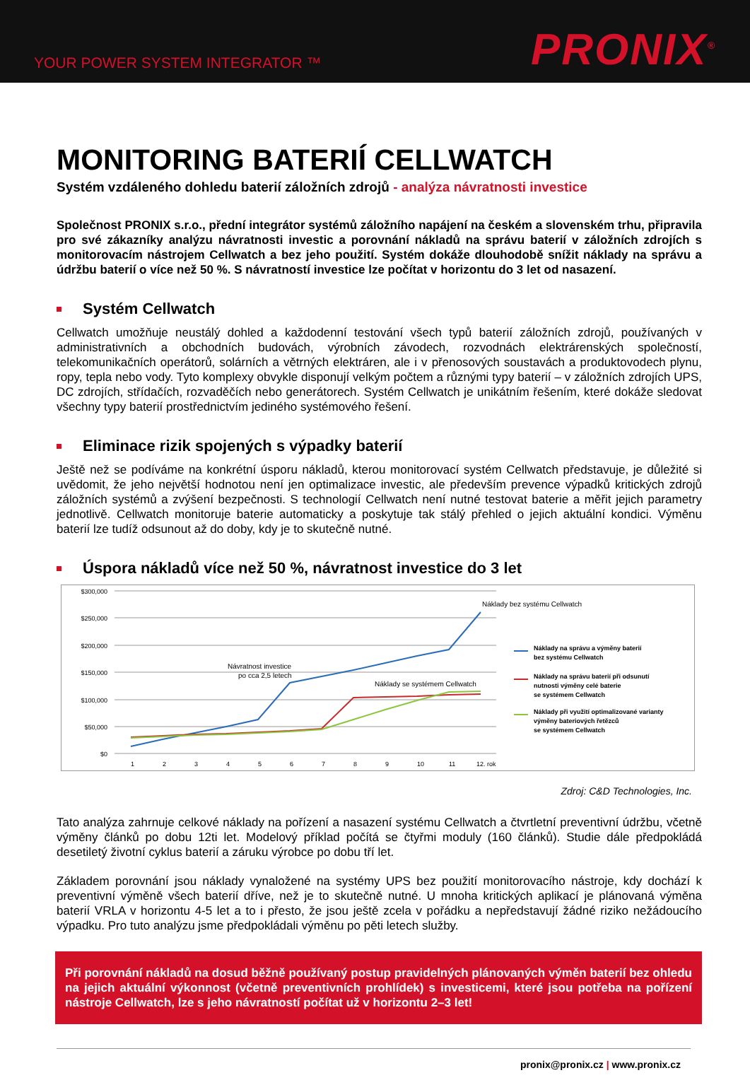YOUR POWER SYSTEM INTEGRATOR ™
PRONIX<sup>®</sup>
MONITORING BATERIÍ CELLWATCH
Systém vzdáleného dohledu baterií záložních zdrojů - analýza návratnosti investice
Společnost PRONIX s.r.o., přední integrátor systémů záložního napájení na českém a slovenském trhu, připravila pro své zákazníky analýzu návratnosti investic a porovnání nákladů na správu baterií v záložních zdrojích s monitorovacím nástrojem Cellwatch a bez jeho použití. Systém dokáže dlouhodobě snížit náklady na správu a údržbu baterií o více než 50 %. S návratností investice lze počítat v horizontu do 3 let od nasazení.
Systém Cellwatch
Cellwatch umožňuje neustálý dohled a každodenní testování všech typů baterií záložních zdrojů, používaných v administrativních a obchodních budovách, výrobních závodech, rozvodnách elektrárenských společností, telekomunikačních operátorů, solárních a větrných elektráren, ale i v přenosových soustavách a produktovodech plynu, ropy, tepla nebo vody. Tyto komplexy obvykle disponují velkým počtem a různými typy baterií – v záložních zdrojích UPS, DC zdrojích, střídačích, rozvaděčích nebo generátorech. Systém Cellwatch je unikátním řešením, které dokáže sledovat všechny typy baterií prostřednictvím jediného systémového řešení.
Eliminace rizik spojených s výpadky baterií
Ještě než se podíváme na konkrétní úsporu nákladů, kterou monitorovací systém Cellwatch představuje, je důležité si uvědomit, že jeho největší hodnotou není jen optimalizace investic, ale především prevence výpadků kritických zdrojů záložních systémů a zvýšení bezpečnosti. S technologií Cellwatch není nutné testovat baterie a měřit jejich parametry jednotlivě. Cellwatch monitoruje baterie automaticky a poskytuje tak stálý přehled o jejich aktuální kondici. Výměnu baterií lze tudíž odsunout až do doby, kdy je to skutečně nutné.
Úspora nákladů více než 50 %, návratnost investice do 3 let
$300,000
$250,000
$200,000
$150,000
$100,000
$50,000
$0
1
2
3
4
5
6
7
8
9
10
11
12. rok
Náklady bez systému Cellwatch
Návratnost investice
po cca 2,5 letech
Náklady se systémem Cellwatch
Náklady na správu a výměny baterií
bez systému Cellwatch
Náklady na správu baterií při odsunutí
nutnosti výměny celé baterie
se systémem Cellwatch
Náklady při využití optimalizované varianty
výměny bateriových řetězců
se systémem Cellwatch
Zdroj: C&D Technologies, Inc.
Tato analýza zahrnuje celkové náklady na pořízení a nasazení systému Cellwatch a čtvrtletní preventivní údržbu, včetně výměny článků po dobu 12ti let. Modelový příklad počítá se čtyřmi moduly (160 článků). Studie dále předpokládá desetiletý životní cyklus baterií a záruku výrobce po dobu tří let.
Základem porovnání jsou náklady vynaložené na systémy UPS bez použití monitorovacího nástroje, kdy dochází k preventivní výměně všech baterií dříve, než je to skutečně nutné. U mnoha kritických aplikací je plánovaná výměna baterií VRLA v horizontu 4-5 let a to i přesto, že jsou ještě zcela v pořádku a nepředstavují žádné riziko nežádoucího výpadku. Pro tuto analýzu jsme předpokládali výměnu po pěti letech služby.
Při porovnání nákladů na dosud běžně používaný postup pravidelných plánovaných výměn baterií bez ohledu na jejich aktuální výkonnost (včetně preventivních prohlídek) s investicemi, které jsou potřeba na pořízení nástroje Cellwatch, lze s jeho návratností počítat už v horizontu 2–3 let!
pronix@pronix.cz | www.pronix.cz